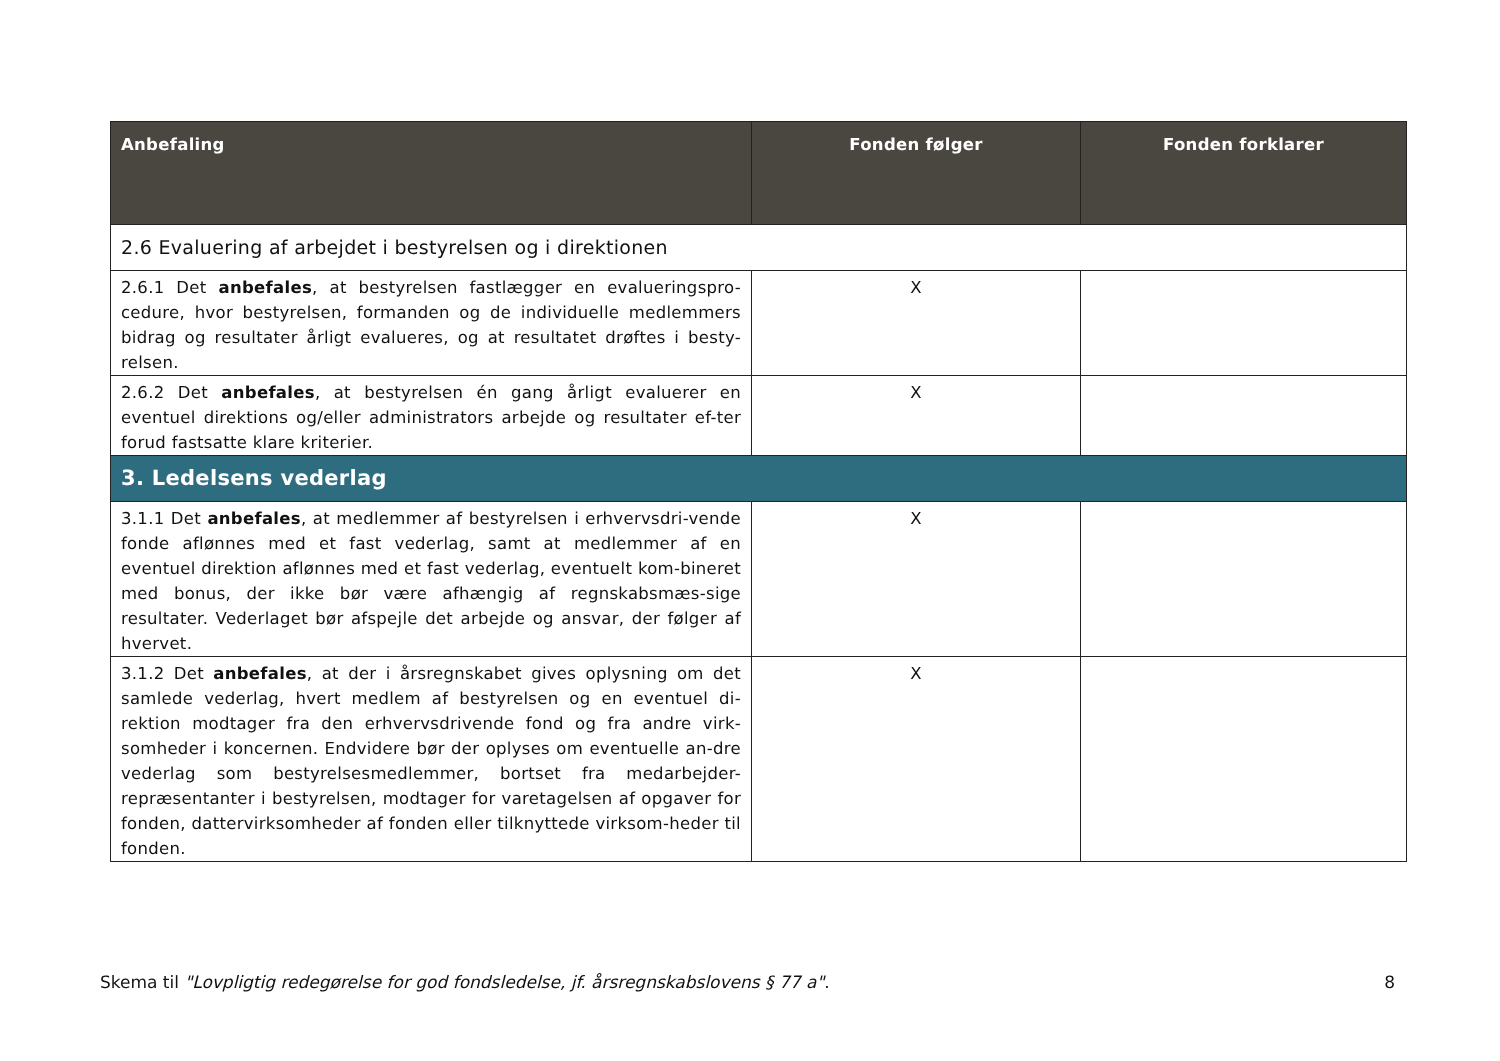| Anbefaling | Fonden følger | Fonden forklarer |
| --- | --- | --- |
| 2.6 Evaluering af arbejdet i bestyrelsen og i direktionen | | |
| 2.6.1 Det anbefales , at bestyrelsen fastlægger en evalueringspro-cedure, hvor bestyrelsen, formanden og de individuelle medlemmers bidrag og resultater årligt evalueres, og at resultatet drøftes i besty-relsen. | X | |
| 2.6.2 Det anbefales , at bestyrelsen én gang årligt evaluerer en eventuel direktions og/eller administrators arbejde og resultater ef-ter forud fastsatte klare kriterier. | X | |
| 3. Ledelsens vederlag | | |
| 3.1.1 Det anbefales , at medlemmer af bestyrelsen i erhvervsdri-vende fonde aflønnes med et fast vederlag, samt at medlemmer af en eventuel direktion aflønnes med et fast vederlag, eventuelt kom-bineret med bonus, der ikke bør være afhængig af regnskabsmæs-sige resultater. Vederlaget bør afspejle det arbejde og ansvar, der følger af hvervet. | X | |
| 3.1.2 Det anbefales , at der i årsregnskabet gives oplysning om det samlede vederlag, hvert medlem af bestyrelsen og en eventuel di-rektion modtager fra den erhvervsdrivende fond og fra andre virk-somheder i koncernen. Endvidere bør der oplyses om eventuelle an-dre vederlag som bestyrelsesmedlemmer, bortset fra medarbejder-repræsentanter i bestyrelsen, modtager for varetagelsen af opgaver for fonden, dattervirksomheder af fonden eller tilknyttede virksom-heder til fonden. | X | |
Skema til "Lovpligtig redegørelse for god fondsledelse, jf. årsregnskabslovens § 77 a". 8